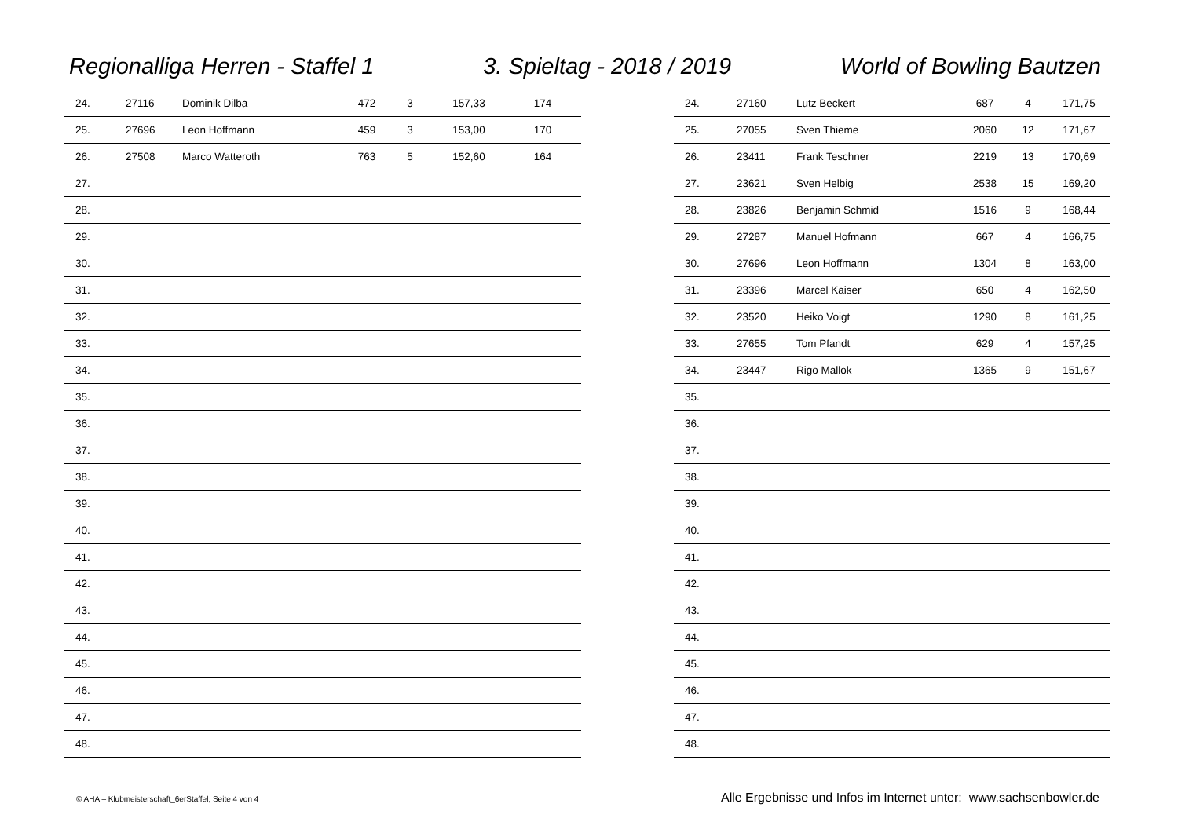Regionalliga Herren - Staffel 1 3. Spieltag - 2018 / 2019 World of Bowling Bautzen
| 24. | 27116 | Dominik Dilba | 472 | 3 | 157,33 | 174 |
| 25. | 27696 | Leon Hoffmann | 459 | 3 | 153,00 | 170 |
| 26. | 27508 | Marco Watteroth | 763 | 5 | 152,60 | 164 |
| 27. | | | | | | |
| 28. | | | | | | |
| 29. | | | | | | |
| 30. | | | | | | |
| 31. | | | | | | |
| 32. | | | | | | |
| 33. | | | | | | |
| 34. | | | | | | |
| 35. | | | | | | |
| 36. | | | | | | |
| 37. | | | | | | |
| 38. | | | | | | |
| 39. | | | | | | |
| 40. | | | | | | |
| 41. | | | | | | |
| 42. | | | | | | |
| 43. | | | | | | |
| 44. | | | | | | |
| 45. | | | | | | |
| 46. | | | | | | |
| 47. | | | | | | |
| 48. | | | | | | |
| 24. | 27160 | Lutz Beckert | 687 | 4 | 171,75 |
| 25. | 27055 | Sven Thieme | 2060 | 12 | 171,67 |
| 26. | 23411 | Frank Teschner | 2219 | 13 | 170,69 |
| 27. | 23621 | Sven Helbig | 2538 | 15 | 169,20 |
| 28. | 23826 | Benjamin Schmid | 1516 | 9 | 168,44 |
| 29. | 27287 | Manuel Hofmann | 667 | 4 | 166,75 |
| 30. | 27696 | Leon Hoffmann | 1304 | 8 | 163,00 |
| 31. | 23396 | Marcel Kaiser | 650 | 4 | 162,50 |
| 32. | 23520 | Heiko Voigt | 1290 | 8 | 161,25 |
| 33. | 27655 | Tom Pfandt | 629 | 4 | 157,25 |
| 34. | 23447 | Rigo Mallok | 1365 | 9 | 151,67 |
| 35. | | | | | |
| 36. | | | | | |
| 37. | | | | | |
| 38. | | | | | |
| 39. | | | | | |
| 40. | | | | | |
| 41. | | | | | |
| 42. | | | | | |
| 43. | | | | | |
| 44. | | | | | |
| 45. | | | | | |
| 46. | | | | | |
| 47. | | | | | |
| 48. | | | | | |
© AHA – Klubmeisterschaft_6erStaffel, Seite 4 von 4 Alle Ergebnisse und Infos im Internet unter: www.sachsenbowler.de